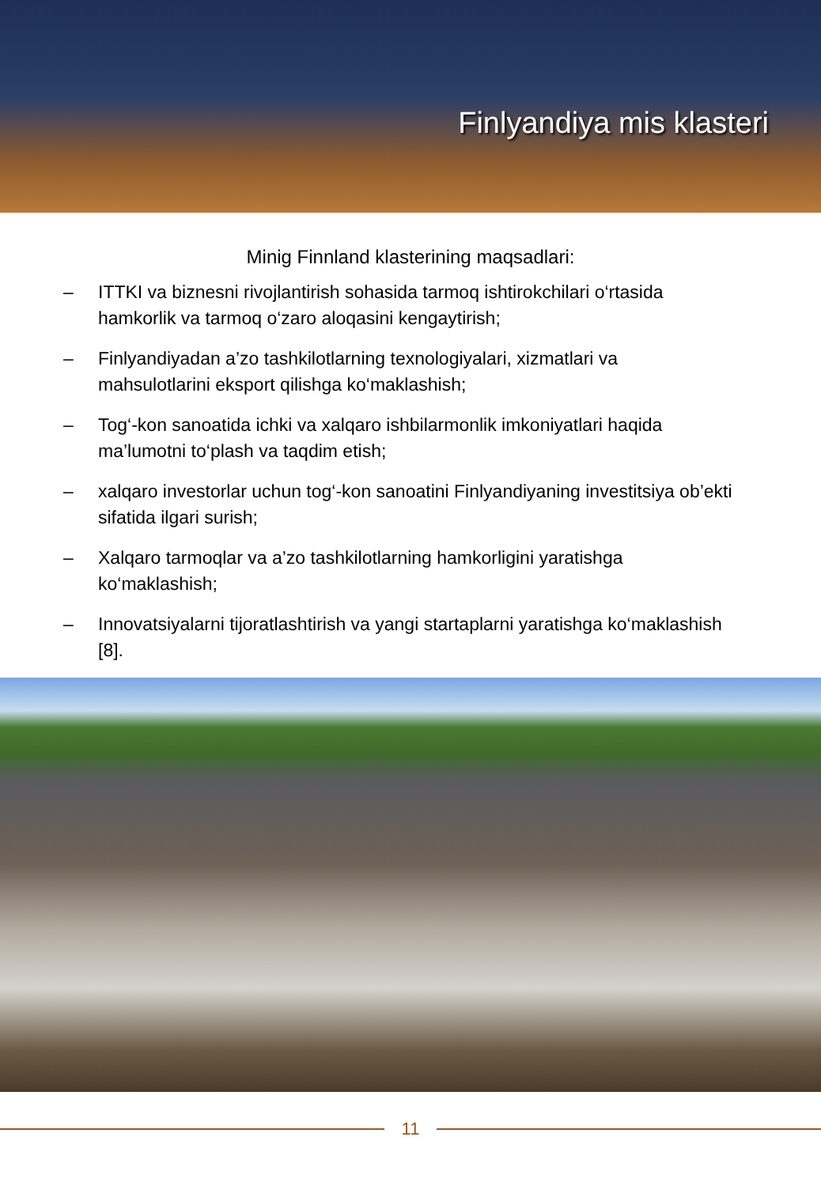Finlyandiya mis klasteri
Minig Finnland klasterining maqsadlari:
– ITTKI va biznesni rivojlantirish sohasida tarmoq ishtirokchilari o‘rtasida hamkorlik va tarmoq o‘zaro aloqasini kengaytirish;
– Finlyandiyadan a’zo tashkilotlarning texnologiyalari, xizmatlari va mahsulotlarini eksport qilishga ko‘maklashish;
– Tog‘-kon sanoatida ichki va xalqaro ishbilarmonlik imkoniyatlari haqida ma’lumotni to‘plash va taqdim etish;
– xalqaro investorlar uchun tog‘-kon sanoatini Finlyandiyaning investitsiya ob’ekti sifatida ilgari surish;
– Xalqaro tarmoqlar va a’zo tashkilotlarning hamkorligini yaratishga ko‘maklashish;
– Innovatsiyalarni tijoratlashtirish va yangi startaplarni yaratishga ko‘maklashish [8].
11